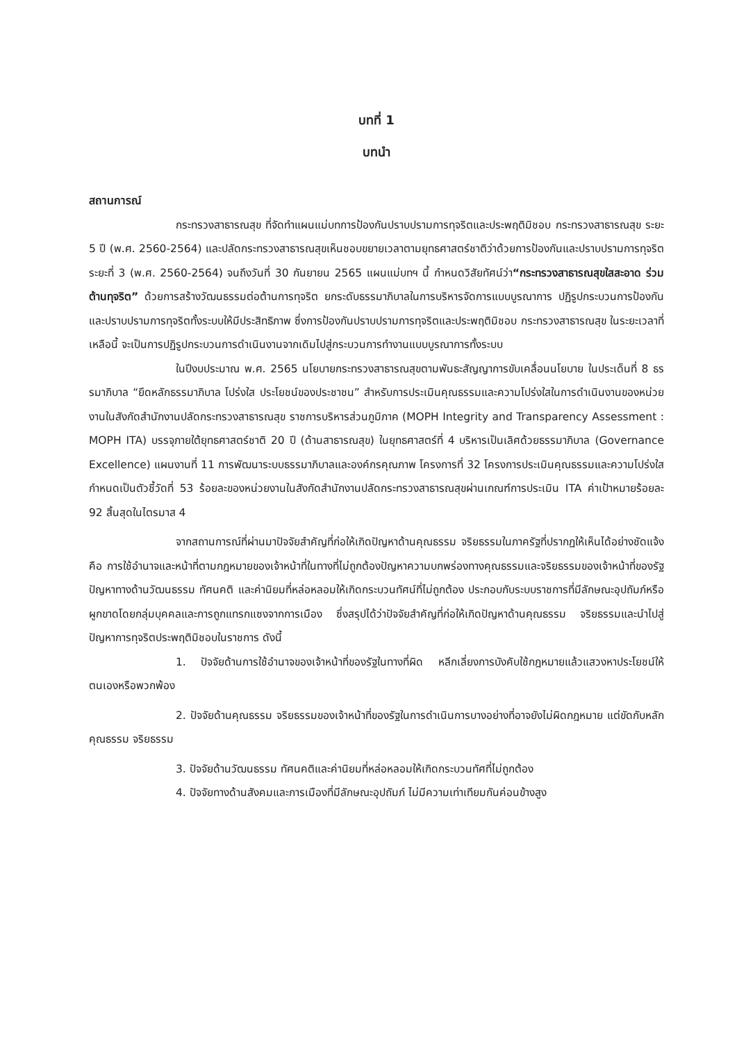บทที่ 1
บทนำ
สถานการณ์
กระทรวงสาธารณสุข ที่จัดทำแผนแม่บทการป้องกันปราบปรามการทุจริตและประพฤติมิชอบ กระทรวงสาธารณสุข ระยะ 5 ปี (พ.ศ. 2560-2564) และปลัดกระทรวงสาธารณสุขเห็นชอบขยายเวลาตามยุทธศาสตร์ชาติว่าด้วยการป้องกันและปราบปรามการทุจริต ระยะที่ 3 (พ.ศ. 2560-2564) จนถึงวันที่ 30 กันยายน 2565 แผนแม่บทฯ นี้ กำหนดวิสัยทัศน์ว่า“กระทรวงสาธารณสุขใสสะอาด ร่วมต้านทุจริต” ด้วยการสร้างวัฒนธรรมต่อต้านการทุจริต ยกระดับธรรมาภิบาลในการบริหารจัดการแบบบูรณาการ ปฏิรูปกระบวนการป้องกันและปราบปรามการทุจริตทั้งระบบให้มีประสิทธิภาพ ซึ่งการป้องกันปราบปรามการทุจริตและประพฤติมิชอบ กระทรวงสาธารณสุข ในระยะเวลาที่เหลือนี้ จะเป็นการปฏิรูปกระบวนการดำเนินงานจากเดิมไปสู่กระบวนการทำงานแบบบูรณาการทั้งระบบ
ในปีงบประมาณ พ.ศ. 2565 นโยบายกระทรวงสาธารณสุขตามพันธะสัญญาการขับเคลื่อนนโยบาย ในประเด็นที่ 8 ธรรมาภิบาล “ยึดหลักธรรมาภิบาล โปร่งใส ประโยชน์ของประชาชน” สำหรับการประเมินคุณธรรมและความโปร่งใสในการดำเนินงานของหน่วยงานในสังกัดสำนักงานปลัดกระทรวงสาธารณสุข ราชการบริหารส่วนภูมิภาค (MOPH Integrity and Transparency Assessment : MOPH ITA) บรรจุภายใต้ยุทธศาสตร์ชาติ 20 ปี (ด้านสาธารณสุข) ในยุทธศาสตร์ที่ 4 บริหารเป็นเลิศด้วยธรรมาภิบาล (Governance Excellence) แผนงานที่ 11 การพัฒนาระบบธรรมาภิบาลและองค์กรคุณภาพ โครงการที่ 32 โครงการประเมินคุณธรรมและความโปร่งใส กำหนดเป็นตัวชี้วัดที่ 53 ร้อยละของหน่วยงานในสังกัดสำนักงานปลัดกระทรวงสาธารณสุขผ่านเกณฑ์การประเมิน ITA ค่าเป้าหมายร้อยละ 92 สิ้นสุดในไตรมาส 4
จากสถานการณ์ที่ผ่านมาปัจจัยสำคัญที่ก่อให้เกิดปัญหาด้านคุณธรรม จริยธรรมในภาครัฐที่ปรากฏให้เห็นได้อย่างชัดแจ้ง คือ การใช้อำนาจและหน้าที่ตามกฎหมายของเจ้าหน้าที่ในทางที่ไม่ถูกต้องปัญหาความบกพร่องทางคุณธรรมและจริยธรรมของเจ้าหน้าที่ของรัฐ ปัญหาทางด้านวัฒนธรรม ทัศนคติ และค่านิยมที่หล่อหลอมให้เกิดกระบวนทัศน์ที่ไม่ถูกต้อง ประกอบกับระบบราชการที่มีลักษณะอุปถัมภ์หรือผูกขาดโดยกลุ่มบุคคลและการถูกแทรกแซงจากการเมือง ซึ่งสรุปได้ว่าปัจจัยสำคัญที่ก่อให้เกิดปัญหาด้านคุณธรรม จริยธรรมและนำไปสู่ปัญหาการทุจริตประพฤติมิชอบในราชการ ดังนี้
1. ปัจจัยด้านการใช้อำนาจของเจ้าหน้าที่ของรัฐในทางที่ผิด หลีกเลี่ยงการบังคับใช้กฎหมายแล้วแสวงหาประโยชน์ให้ตนเองหรือพวกพ้อง
2. ปัจจัยด้านคุณธรรม จริยธรรมของเจ้าหน้าที่ของรัฐในการดำเนินการบางอย่างที่อาจยังไม่ผิดกฎหมาย แต่ขัดกับหลักคุณธรรม จริยธรรม
3. ปัจจัยด้านวัฒนธรรม ทัศนคติและค่านิยมที่หล่อหลอมให้เกิดกระบวนทัศที่ไม่ถูกต้อง
4. ปัจจัยทางด้านสังคมและการเมืองที่มีลักษณะอุปถัมภ์ ไม่มีความเท่าเทียมกันค่อนข้างสูง